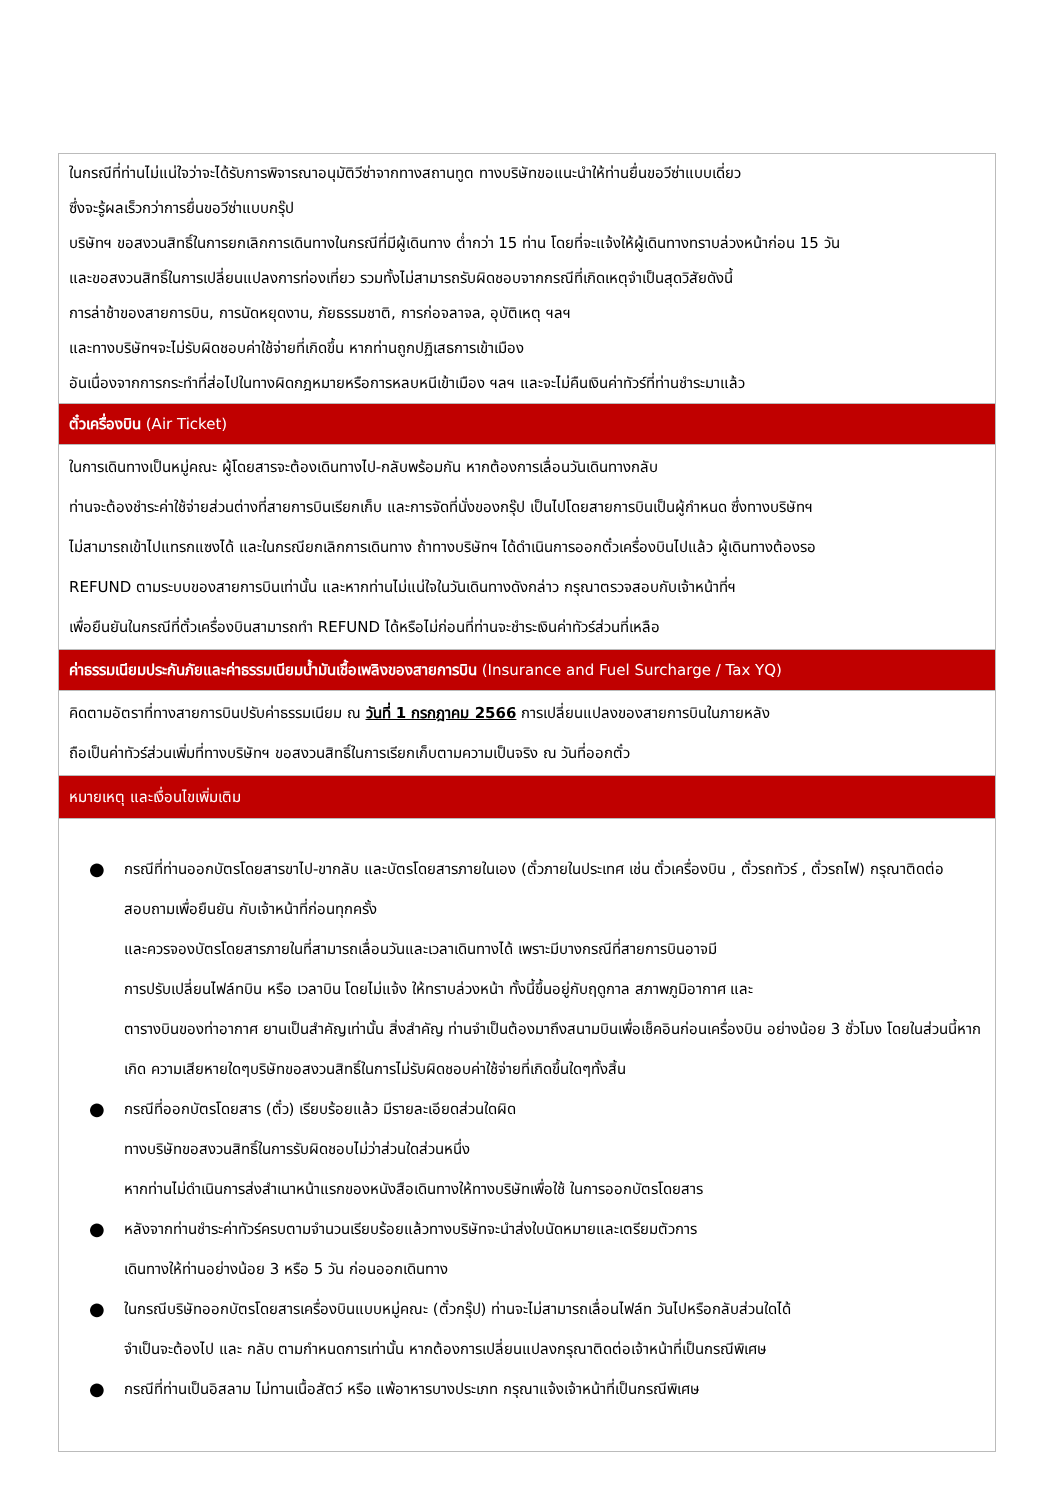| ในกรณีที่ท่านไม่แน่ใจว่าจะได้รับการพิจารณาอนุมัติวีซ่าจากทางสถานทูต ทางบริษัทขอแนะนำให้ท่านยื่นขอวีซ่าแบบเดี่ยว ซึ่งจะรู้ผลเร็วกว่าการยื่นขอวีซ่าแบบกรุ๊ป บริษัทฯ ขอสงวนสิทธิ์ในการยกเลิกการเดินทางในกรณีที่มีผู้เดินทาง ต่ำกว่า 15 ท่าน โดยที่จะแจ้งให้ผู้เดินทางทราบล่วงหน้าก่อน 15 วัน และขอสงวนสิทธิ์ในการเปลี่ยนแปลงการท่องเที่ยว รวมทั้งไม่สามารถรับผิดชอบจากกรณีที่เกิดเหตุจำเป็นสุดวิสัยดังนี้ การล่าช้าของสายการบิน, การนัดหยุดงาน, ภัยธรรมชาติ, การก่อจลาจล, อุบัติเหตุ ฯลฯ และทางบริษัทฯจะไม่รับผิดชอบค่าใช้จ่ายที่เกิดขึ้น หากท่านถูกปฏิเสธการเข้าเมือง อันเนื่องจากการกระทำที่ส่อไปในทางผิดกฎหมายหรือการหลบหนีเข้าเมือง ฯลฯ และจะไม่คืนเงินค่าทัวร์ที่ท่านชำระมาแล้ว |
| ตั๋วเครื่องบิน (Air Ticket) |
| ในการเดินทางเป็นหมู่คณะ ผู้โดยสารจะต้องเดินทางไป-กลับพร้อมกัน หากต้องการเลื่อนวันเดินทางกลับ ท่านจะต้องชำระค่าใช้จ่ายส่วนต่างที่สายการบินเรียกเก็บ และการจัดที่นั่งของกรุ๊ป เป็นไปโดยสายการบินเป็นผู้กำหนด ซึ่งทางบริษัทฯ ไม่สามารถเข้าไปแทรกแซงได้ และในกรณียกเลิกการเดินทาง ถ้าทางบริษัทฯ ได้ดำเนินการออกตั๋วเครื่องบินไปแล้ว ผู้เดินทางต้องรอ REFUND ตามระบบของสายการบินเท่านั้น และหากท่านไม่แน่ใจในวันเดินทางดังกล่าว กรุณาตรวจสอบกับเจ้าหน้าที่ฯ เพื่อยืนยันในกรณีที่ตั๋วเครื่องบินสามารถทำ REFUND ได้หรือไม่ก่อนที่ท่านจะชำระเงินค่าทัวร์ส่วนที่เหลือ |
| ค่าธรรมเนียมประกันภัยและค่าธรรมเนียมน้ำมันเชื้อเพลิงของสายการบิน (Insurance and Fuel Surcharge / Tax YQ) |
| คิดตามอัตราที่ทางสายการบินปรับค่าธรรมเนียม ณ วันที่ 1 กรกฎาคม 2566 การเปลี่ยนแปลงของสายการบินในภายหลัง ถือเป็นค่าทัวร์ส่วนเพิ่มที่ทางบริษัทฯ ขอสงวนสิทธิ์ในการเรียกเก็บตามความเป็นจริง ณ วันที่ออกตั๋ว |
| หมายเหตุ และเงื่อนไขเพิ่มเติม |
| ● กรณีที่ท่านออกบัตรโดยสารขาไป-ขากลับ และบัตรโดยสารภายในเอง (ตั๋วภายในประเทศ เช่น ตั๋วเครื่องบิน , ตั๋วรถทัวร์ , ตั๋วรถไฟ) กรุณาติดต่อสอบถามเพื่อยืนยัน กับเจ้าหน้าที่ก่อนทุกครั้ง และควรจองบัตรโดยสารภายในที่สามารถเลื่อนวันและเวลาเดินทางได้ เพราะมีบางกรณีที่สายการบินอาจมี การปรับเปลี่ยนไฟล์ทบิน หรือ เวลาบิน โดยไม่แจ้ง ให้ทราบล่วงหน้า ทั้งนี้ขึ้นอยู่กับฤดูกาล สภาพภูมิอากาศ และ ตารางบินของท่าอากาศ ยานเป็นสำคัญเท่านั้น สิ่งสำคัญ ท่านจำเป็นต้องมาถึงสนามบินเพื่อเช็คอินก่อนเครื่องบิน อย่างน้อย 3 ชั่วโมง โดยในส่วนนี้หากเกิด ความเสียหายใดๆบริษัทขอสงวนสิทธิ์ในการไม่รับผิดชอบค่าใช้จ่ายที่เกิดขึ้นใดๆทั้งสิ้น ● กรณีที่ออกบัตรโดยสาร (ตั๋ว) เรียบร้อยแล้ว มีรายละเอียดส่วนใดผิด ทางบริษัทขอสงวนสิทธิ์ในการรับผิดชอบไม่ว่าส่วนใดส่วนหนึ่ง หากท่านไม่ดำเนินการส่งสำเนาหน้าแรกของหนังสือเดินทางให้ทางบริษัทเพื่อใช้ ในการออกบัตรโดยสาร ● หลังจากท่านชำระค่าทัวร์ครบตามจำนวนเรียบร้อยแล้วทางบริษัทจะนำส่งใบนัดหมายและเตรียมตัวการ เดินทางให้ท่านอย่างน้อย 3 หรือ 5 วัน ก่อนออกเดินทาง ● ในกรณีบริษัทออกบัตรโดยสารเครื่องบินแบบหมู่คณะ (ตั๋วกรุ๊ป) ท่านจะไม่สามารถเลื่อนไฟล์ท วันไปหรือกลับส่วนใดได้ จำเป็นจะต้องไป และ กลับ ตามกำหนดการเท่านั้น หากต้องการเปลี่ยนแปลงกรุณาติดต่อเจ้าหน้าที่เป็นกรณีพิเศษ ● กรณีที่ท่านเป็นอิสลาม ไม่ทานเนื้อสัตว์ หรือ แพ้อาหารบางประเภท กรุณาแจ้งเจ้าหน้าที่เป็นกรณีพิเศษ |